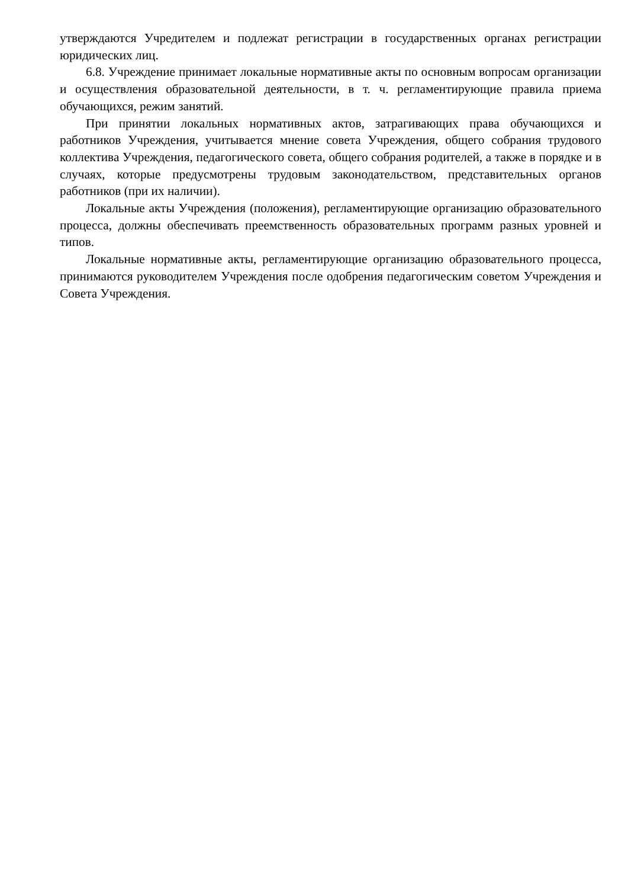утверждаются Учредителем и подлежат регистрации в государственных органах регистрации юридических лиц.
6.8. Учреждение принимает локальные нормативные акты по основным вопросам организации и осуществления образовательной деятельности, в т. ч. регламентирующие правила приема обучающихся, режим занятий.
При принятии локальных нормативных актов, затрагивающих права обучающихся и работников Учреждения, учитывается мнение совета Учреждения, общего собрания трудового коллектива Учреждения, педагогического совета, общего собрания родителей, а также в порядке и в случаях, которые предусмотрены трудовым законодательством, представительных органов работников (при их наличии).
Локальные акты Учреждения (положения), регламентирующие организацию образовательного процесса, должны обеспечивать преемственность образовательных программ разных уровней и типов.
Локальные нормативные акты, регламентирующие организацию образовательного процесса, принимаются руководителем Учреждения после одобрения педагогическим советом Учреждения и Совета Учреждения.